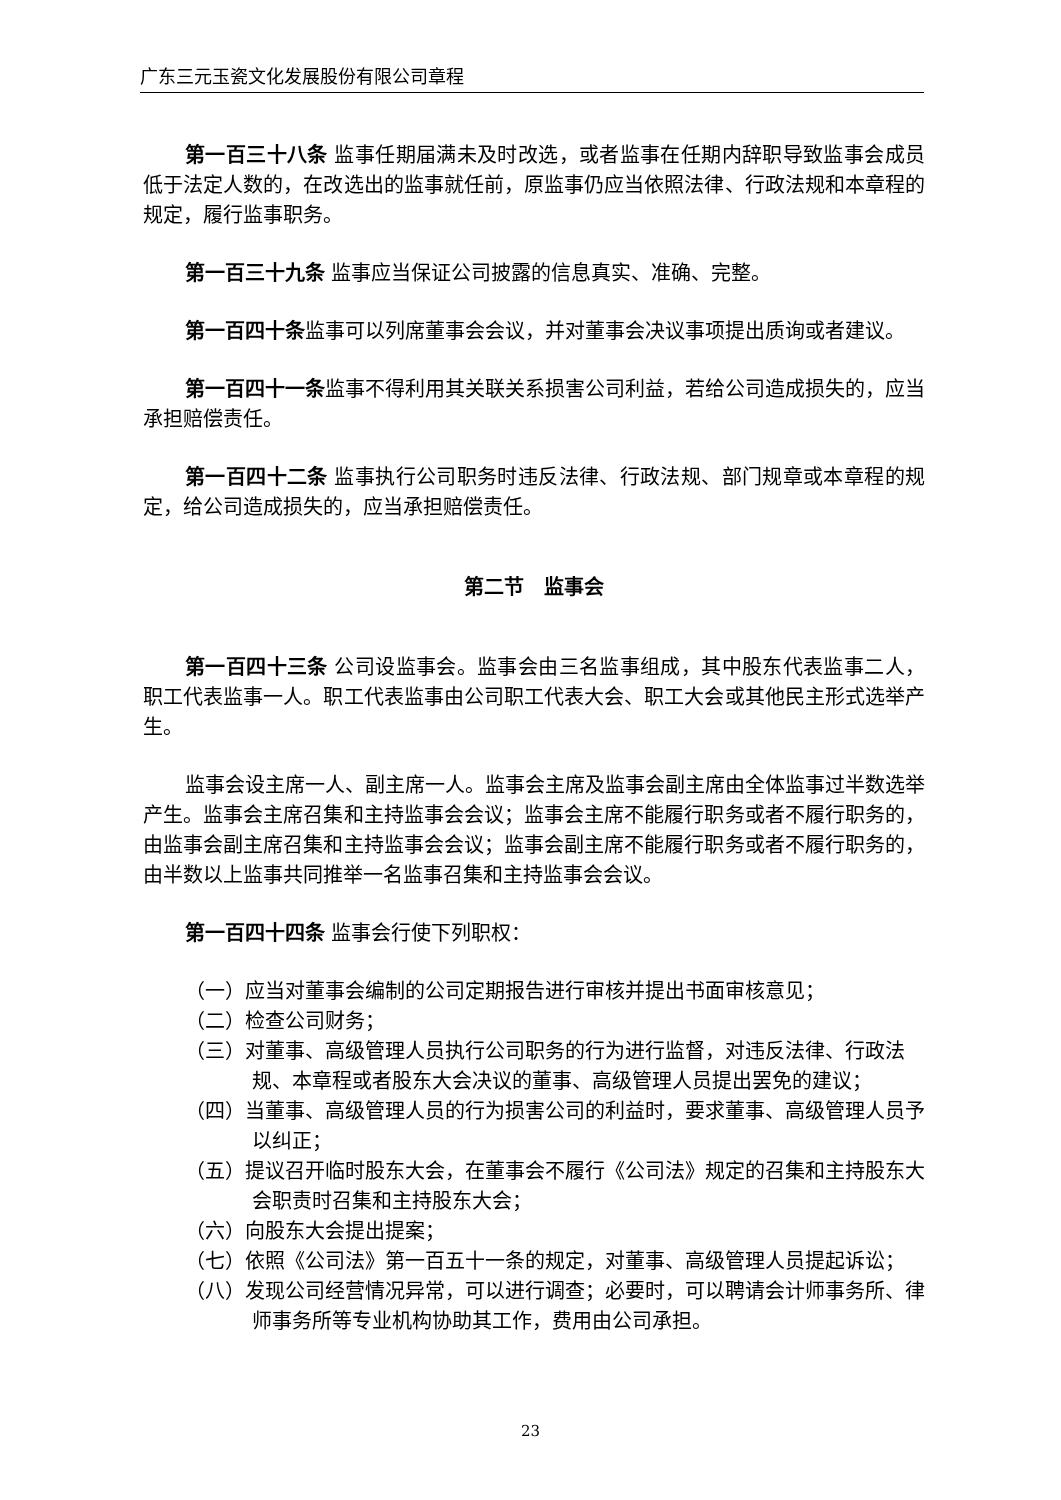广东三元玉瓷文化发展股份有限公司章程
第一百三十八条 监事任期届满未及时改选，或者监事在任期内辞职导致监事会成员低于法定人数的，在改选出的监事就任前，原监事仍应当依照法律、行政法规和本章程的规定，履行监事职务。
第一百三十九条 监事应当保证公司披露的信息真实、准确、完整。
第一百四十条监事可以列席董事会会议，并对董事会决议事项提出质询或者建议。
第一百四十一条监事不得利用其关联关系损害公司利益，若给公司造成损失的，应当承担赔偿责任。
第一百四十二条 监事执行公司职务时违反法律、行政法规、部门规章或本章程的规定，给公司造成损失的，应当承担赔偿责任。
第二节　监事会
第一百四十三条 公司设监事会。监事会由三名监事组成，其中股东代表监事二人，职工代表监事一人。职工代表监事由公司职工代表大会、职工大会或其他民主形式选举产生。
监事会设主席一人、副主席一人。监事会主席及监事会副主席由全体监事过半数选举产生。监事会主席召集和主持监事会会议；监事会主席不能履行职务或者不履行职务的，由监事会副主席召集和主持监事会会议；监事会副主席不能履行职务或者不履行职务的，由半数以上监事共同推举一名监事召集和主持监事会会议。
第一百四十四条 监事会行使下列职权：
（一）应当对董事会编制的公司定期报告进行审核并提出书面审核意见；
（二）检查公司财务；
（三）对董事、高级管理人员执行公司职务的行为进行监督，对违反法律、行政法规、本章程或者股东大会决议的董事、高级管理人员提出罢免的建议；
（四）当董事、高级管理人员的行为损害公司的利益时，要求董事、高级管理人员予以纠正；
（五）提议召开临时股东大会，在董事会不履行《公司法》规定的召集和主持股东大会职责时召集和主持股东大会；
（六）向股东大会提出提案；
（七）依照《公司法》第一百五十一条的规定，对董事、高级管理人员提起诉讼；
（八）发现公司经营情况异常，可以进行调查；必要时，可以聘请会计师事务所、律师事务所等专业机构协助其工作，费用由公司承担。
23